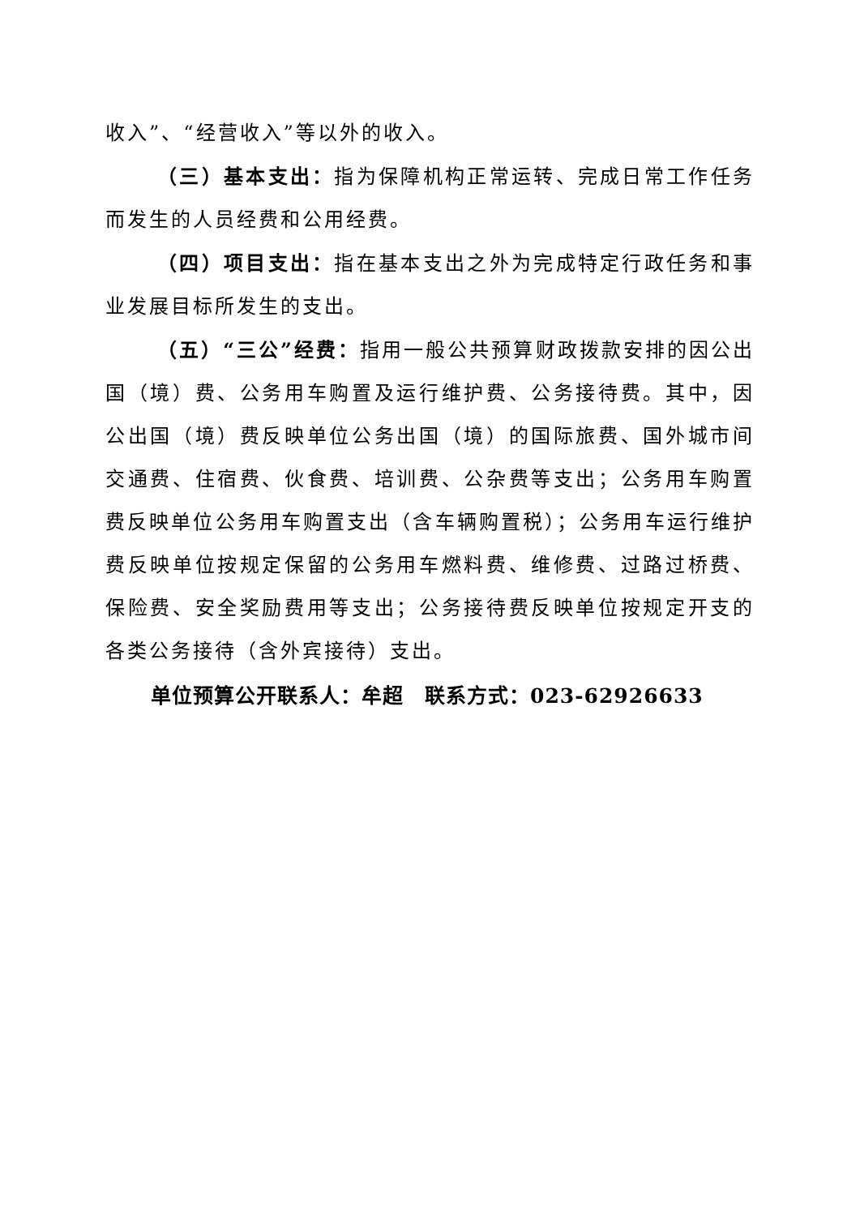收入”、“经营收入”等以外的收入。
（三）基本支出：指为保障机构正常运转、完成日常工作任务而发生的人员经费和公用经费。
（四）项目支出：指在基本支出之外为完成特定行政任务和事业发展目标所发生的支出。
（五）“三公”经费：指用一般公共预算财政拨款安排的因公出国（境）费、公务用车购置及运行维护费、公务接待费。其中，因公出国（境）费反映单位公务出国（境）的国际旅费、国外城市间交通费、住宿费、伙食费、培训费、公杂费等支出；公务用车购置费反映单位公务用车购置支出（含车辆购置税）；公务用车运行维护费反映单位按规定保留的公务用车燃料费、维修费、过路过桥费、保险费、安全奖励费用等支出；公务接待费反映单位按规定开支的各类公务接待（含外宾接待）支出。
单位预算公开联系人：牟超　联系方式：023-62926633